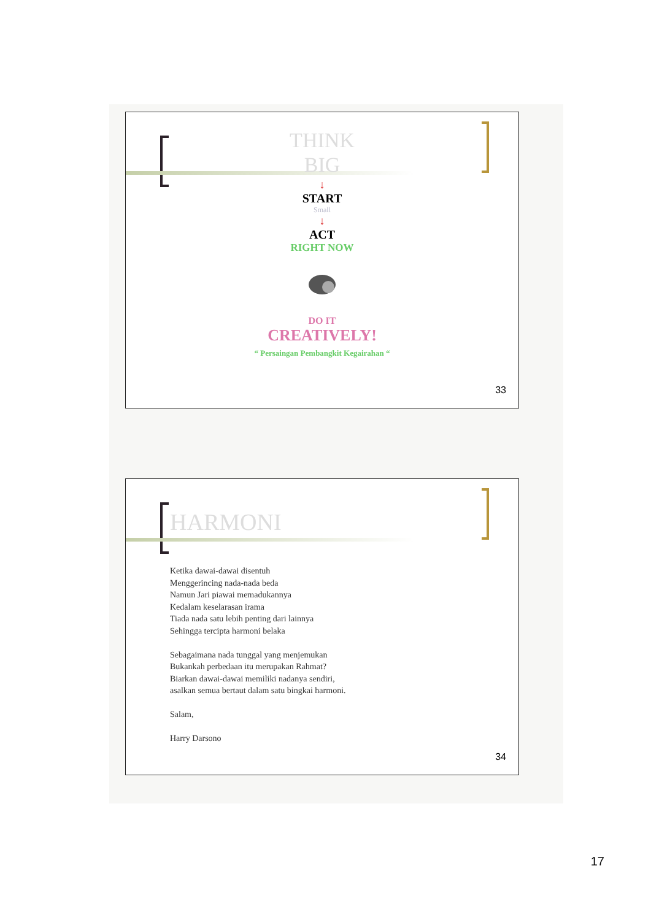THINK
BIG
↓
START
Small
↓
ACT
RIGHT NOW
DO IT
CREATIVELY!
“ Persaingan Pembangkit Kegairahan “
33
HARMONI
Ketika dawai-dawai disentuh
Menggerincing nada-nada beda
Namun Jari piawai memadukannya
Kedalam keselarasan irama
Tiada nada satu lebih penting dari lainnya
Sehingga tercipta harmoni belaka
Sebagaimana nada tunggal yang menjemukan
Bukankah perbedaan itu merupakan Rahmat?
Biarkan dawai-dawai memiliki nadanya sendiri,
asalkan semua bertaut dalam satu bingkai harmoni.
Salam,
Harry Darsono
34
17